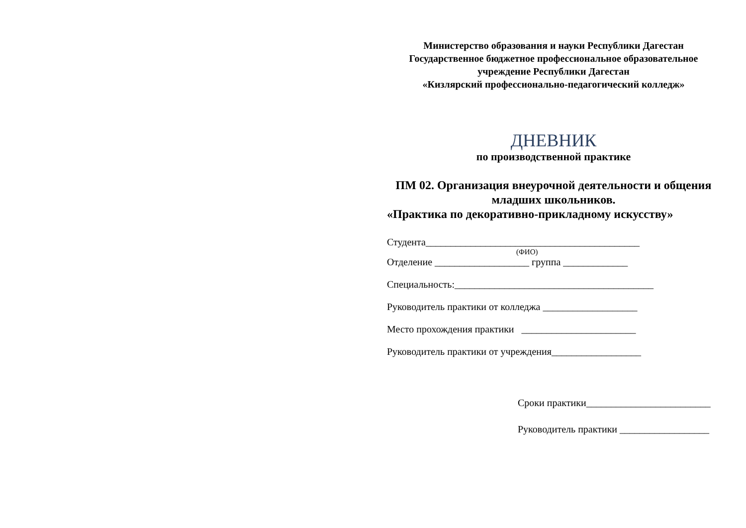Министерство образования и науки Республики Дагестан
Государственное бюджетное профессиональное образовательное учреждение Республики Дагестан
«Кизлярский профессионально-педагогический колледж»
ДНЕВНИК
по производственной практике
ПМ 02. Организация внеурочной деятельности и общения младших школьников.
«Практика по декоративно-прикладному искусству»
Студента___________________________________________
(ФИО)
Отделение ___________________ группа _____________
Специальность:________________________________________
Руководитель практики от колледжа ___________________
Место прохождения практики _______________________
Руководитель практики от учреждения__________________
Сроки практики_________________________
Руководитель практики __________________